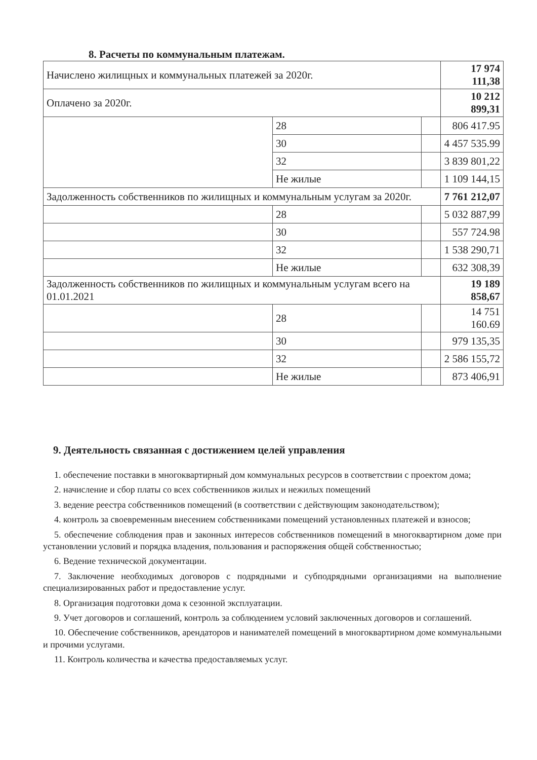8. Расчеты по коммунальным платежам.
| Начислено жилищных и коммунальных платежей за 2020г. | | | 17 974 111,38 |
| Оплачено за 2020г. | | | 10 212 899,31 |
| | 28 | | 806 417.95 |
| | 30 | | 4 457 535.99 |
| | 32 | | 3 839 801,22 |
| | Не жилые | | 1 109 144,15 |
| Задолженность собственников по жилищных и коммунальным услугам за 2020г. | | | 7 761 212,07 |
| | 28 | | 5 032 887,99 |
| | 30 | | 557 724.98 |
| | 32 | | 1 538 290,71 |
| | Не жилые | | 632 308,39 |
| Задолженность собственников по жилищных и коммунальным услугам всего на 01.01.2021 | | | 19 189 858,67 |
| | 28 | | 14 751 160.69 |
| | 30 | | 979 135,35 |
| | 32 | | 2 586 155,72 |
| | Не жилые | | 873 406,91 |
9. Деятельность связанная с достижением целей управления
1. обеспечение поставки в многоквартирный дом коммунальных ресурсов в соответствии с проектом дома;
2. начисление и сбор платы со всех собственников жилых и нежилых помещений
3. ведение реестра собственников помещений (в соответствии с действующим законодательством);
4. контроль за своевременным внесением собственниками помещений установленных платежей и взносов;
5. обеспечение соблюдения прав и законных интересов собственников помещений в многоквартирном доме при установлении условий и порядка владения, пользования и распоряжения общей собственностью;
6. Ведение технической документации.
7. Заключение необходимых договоров с подрядными и субподрядными организациями на выполнение специализированных работ и предоставление услуг.
8. Организация подготовки дома к сезонной эксплуатации.
9. Учет договоров и соглашений, контроль за соблюдением условий заключенных договоров и соглашений.
10. Обеспечение собственников, арендаторов и нанимателей помещений в многоквартирном доме коммунальными и прочими услугами.
11. Контроль количества и качества предоставляемых услуг.